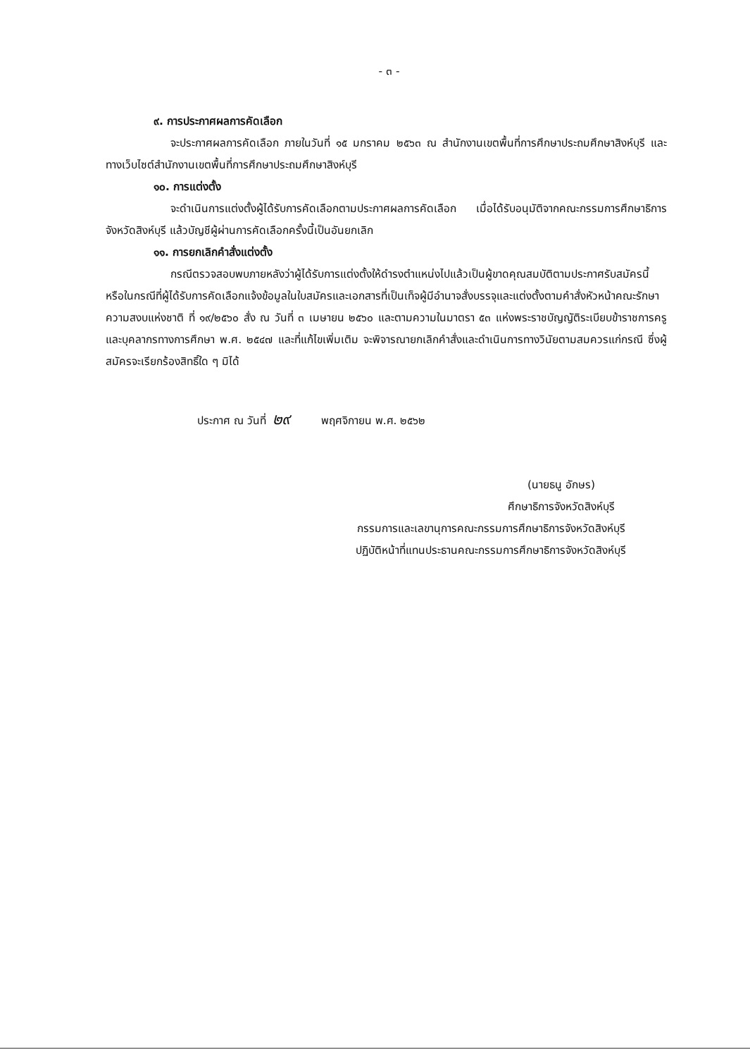- ๓ -
๙. การประกาศผลการคัดเลือก
จะประกาศผลการคัดเลือก ภายในวันที่ ๑๕ มกราคม ๒๕๖๓ ณ สำนักงานเขตพื้นที่การศึกษาประถมศึกษาสิงห์บุรี และทางเว็บไซต์สำนักงานเขตพื้นที่การศึกษาประถมศึกษาสิงห์บุรี
๑๐. การแต่งตั้ง
จะดำเนินการแต่งตั้งผู้ได้รับการคัดเลือกตามประกาศผลการคัดเลือก เมื่อได้รับอนุมัติจากคณะกรรมการศึกษาธิการจังหวัดสิงห์บุรี แล้วบัญชีผู้ผ่านการคัดเลือกครั้งนี้เป็นอันยกเลิก
๑๑. การยกเลิกคำสั่งแต่งตั้ง
กรณีตรวจสอบพบภายหลังว่าผู้ได้รับการแต่งตั้งให้ดำรงตำแหน่งไปแล้วเป็นผู้ขาดคุณสมบัติตามประกาศรับสมัครนี้ หรือในกรณีที่ผู้ได้รับการคัดเลือกแจ้งข้อมูลในใบสมัครและเอกสารที่เป็นเท็จผู้มีอำนาจสั่งบรรจุและแต่งตั้งตามคำสั่งหัวหน้าคณะรักษาความสงบแห่งชาติ ที่ ๑๙/๒๕๖๐ สั่ง ณ วันที่ ๓ เมษายน ๒๕๖๐ และตามความในมาตรา ๕๓ แห่งพระราชบัญญัติระเบียบข้าราชการครูและบุคลากรทางการศึกษา พ.ศ. ๒๕๔๗ และที่แก้ไขเพิ่มเติม จะพิจารณายกเลิกคำสั่งและดำเนินการทางวินัยตามสมควรแก่กรณี ซึ่งผู้สมัครจะเรียกร้องสิทธิ์ใด ๆ มิได้
ประกาศ ณ วันที่ ๒๙ พฤศจิกายน พ.ศ. ๒๕๖๒
(นายธนู อักษร)
ศึกษาธิการจังหวัดสิงห์บุรี
กรรมการและเลขานุการคณะกรรมการศึกษาธิการจังหวัดสิงห์บุรี
ปฏิบัติหน้าที่แทนประธานคณะกรรมการศึกษาธิการจังหวัดสิงห์บุรี